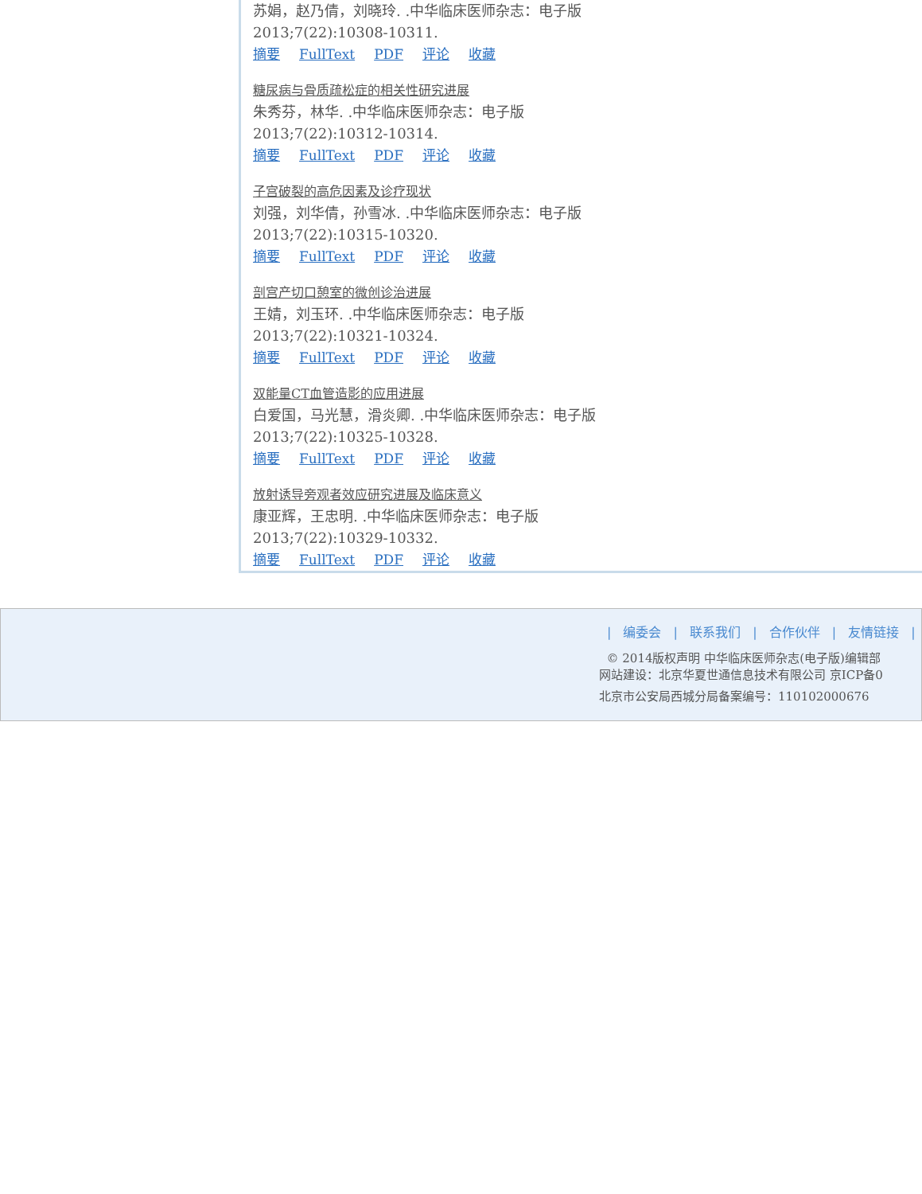苏娟，赵乃倩，刘晓玲. .中华临床医师杂志：电子版
2013;7(22):10308-10311.
摘要 FullText PDF 评论 收藏
糖尿病与骨质疏松症的相关性研究进展
朱秀芬，林华. .中华临床医师杂志：电子版
2013;7(22):10312-10314.
摘要 FullText PDF 评论 收藏
子宫破裂的高危因素及诊疗现状
刘强，刘华倩，孙雪冰. .中华临床医师杂志：电子版
2013;7(22):10315-10320.
摘要 FullText PDF 评论 收藏
剖宫产切口憩室的微创诊治进展
王婧，刘玉环. .中华临床医师杂志：电子版
2013;7(22):10321-10324.
摘要 FullText PDF 评论 收藏
双能量CT血管造影的应用进展
白爱国，马光慧，滑炎卿. .中华临床医师杂志：电子版
2013;7(22):10325-10328.
摘要 FullText PDF 评论 收藏
放射诱导旁观者效应研究进展及临床意义
康亚辉，王忠明. .中华临床医师杂志：电子版
2013;7(22):10329-10332.
摘要 FullText PDF 评论 收藏
| 编委会 | 联系我们 | 合作伙伴 | 友情链接 |
© 2014版权声明 中华临床医师杂志(电子版)编辑部
网站建设：北京华夏世通信息技术有限公司 京ICP备0
北京市公安局西城分局备案编号：110102000676